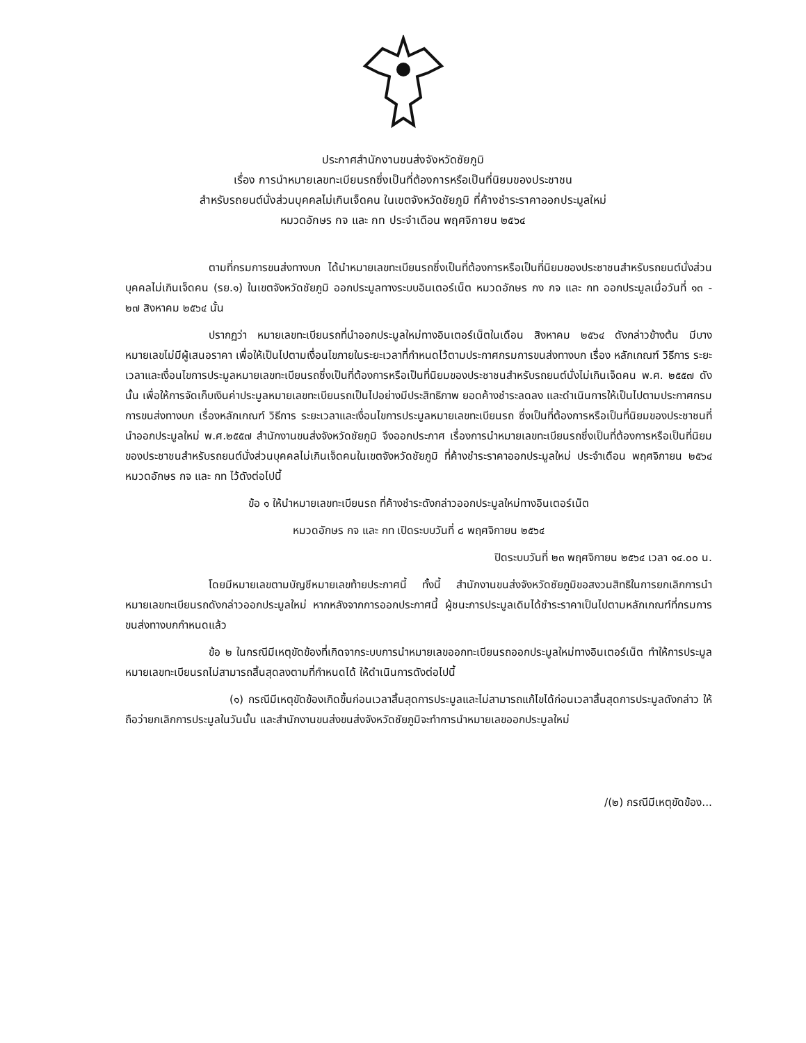ประกาศสำนักงานขนส่งจังหวัดชัยภูมิ
เรื่อง การนำหมายเลขทะเบียนรถซึ่งเป็นที่ต้องการหรือเป็นที่นิยมของประชาชน
สำหรับรถยนต์นั่งส่วนบุคคลไม่เกินเจ็ดคน ในเขตจังหวัดชัยภูมิ ที่ค้างชำระราคาออกประมูลใหม่
หมวดอักษร กจ และ กท ประจำเดือน พฤศจิกายน ๒๕๖๔
ตามที่กรมการขนส่งทางบก ได้นำหมายเลขทะเบียนรถซึ่งเป็นที่ต้องการหรือเป็นที่นิยมของประชาชนสำหรับรถยนต์นั่งส่วนบุคคลไม่เกินเจ็ดคน (รย.๑) ในเขตจังหวัดชัยภูมิ ออกประมูลทางระบบอินเตอร์เน็ต หมวดอักษร กง กจ และ กท ออกประมูลเมื่อวันที่ ๑๓ - ๒๗ สิงหาคม ๒๕๖๔ นั้น
ปรากฏว่า หมายเลขทะเบียนรถที่นำออกประมูลใหม่ทางอินเตอร์เน็ตในเดือน สิงหาคม ๒๕๖๔ ดังกล่าวข้างต้น มีบางหมายเลขไม่มีผู้เสนอราคา เพื่อให้เป็นไปตามเงื่อนไขภายในระยะเวลาที่กำหนดไว้ตามประกาศกรมการขนส่งทางบก เรื่อง หลักเกณฑ์ วิธีการ ระยะเวลาและเงื่อนไขการประมูลหมายเลขทะเบียนรถซึ่งเป็นที่ต้องการหรือเป็นที่นิยมของประชาชนสำหรับรถยนต์นั่งไม่เกินเจ็ดคน พ.ศ. ๒๕๕๗ ดังนั้น เพื่อให้การจัดเก็บเงินค่าประมูลหมายเลขทะเบียนรถเป็นไปอย่างมีประสิทธิภาพ ยอดค้างชำระลดลง และดำเนินการให้เป็นไปตามประกาศกรมการขนส่งทางบก เรื่องหลักเกณฑ์ วิธีการ ระยะเวลาและเงื่อนไขการประมูลหมายเลขทะเบียนรถ ซึ่งเป็นที่ต้องการหรือเป็นที่นิยมของประชาชนที่นำออกประมูลใหม่ พ.ศ.๒๕๕๗ สำนักงานขนส่งจังหวัดชัยภูมิ จึงออกประกาศ เรื่องการนำหมายเลขทะเบียนรถซึ่งเป็นที่ต้องการหรือเป็นที่นิยมของประชาชนสำหรับรถยนต์นั่งส่วนบุคคลไม่เกินเจ็ดคนในเขตจังหวัดชัยภูมิ ที่ค้างชำระราคาออกประมูลใหม่ ประจำเดือน พฤศจิกายน ๒๕๖๔ หมวดอักษร กจ และ กท ไว้ดังต่อไปนี้
ข้อ ๑ ให้นำหมายเลขทะเบียนรถ ที่ค้างชำระดังกล่าวออกประมูลใหม่ทางอินเตอร์เน็ต
หมวดอักษร กจ และ กท เปิดระบบวันที่ ๘ พฤศจิกายน ๒๕๖๔
ปิดระบบวันที่ ๒๓ พฤศจิกายน ๒๕๖๔ เวลา ๑๔.๐๐ น.
โดยมีหมายเลขตามบัญชีหมายเลขท้ายประกาศนี้ ทั้งนี้ สำนักงานขนส่งจังหวัดชัยภูมิขอสงวนสิทธิในการยกเลิกการนำหมายเลขทะเบียนรถดังกล่าวออกประมูลใหม่ หากหลังจากการออกประกาศนี้ ผู้ชนะการประมูลเดิมได้ชำระราคาเป็นไปตามหลักเกณฑ์ที่กรมการขนส่งทางบกกำหนดแล้ว
ข้อ ๒ ในกรณีมีเหตุขัดข้องที่เกิดจากระบบการนำหมายเลขออกทะเบียนรถออกประมูลใหม่ทางอินเตอร์เน็ต ทำให้การประมูลหมายเลขทะเบียนรถไม่สามารถสิ้นสุดลงตามที่กำหนดได้ ให้ดำเนินการดังต่อไปนี้
(๑) กรณีมีเหตุขัดข้องเกิดขึ้นก่อนเวลาสิ้นสุดการประมูลและไม่สามารถแก้ไขได้ก่อนเวลาสิ้นสุดการประมูลดังกล่าว ให้ถือว่ายกเลิกการประมูลในวันนั้น และสำนักงานขนส่งขนส่งจังหวัดชัยภูมิจะทำการนำหมายเลขออกประมูลใหม่
/(๒) กรณีมีเหตุขัดข้อง...